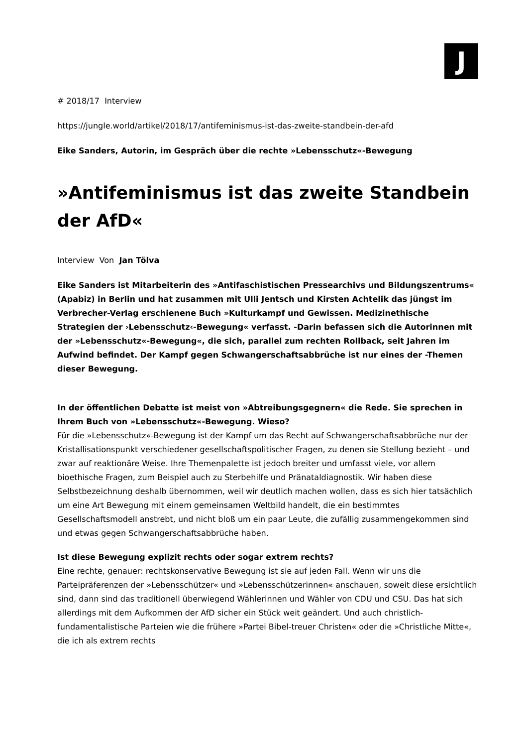J
# 2018/17 Interview
https://jungle.world/artikel/2018/17/antifeminismus-ist-das-zweite-standbein-der-afd
Eike Sanders, Autorin, im Gespräch über die rechte »Lebensschutz«-Bewegung
»Antifeminismus ist das zweite Standbein der AfD«
Interview Von Jan Tölva
Eike Sanders ist Mitarbeiterin des »Antifaschistischen Pressearchivs und Bildungszentrums« (Apabiz) in Berlin und hat zusammen mit Ulli Jentsch und Kirsten Achtelik das jüngst im Verbrecher-Verlag erschienene Buch »Kulturkampf und Gewissen. Medizinethische Strategien der ›Lebensschutz‹-Bewegung« verfasst. -Darin befassen sich die Autorinnen mit der »Lebensschutz«-Bewegung«, die sich, parallel zum rechten Rollback, seit Jahren im Aufwind befindet. Der Kampf gegen Schwangerschaftsabbrüche ist nur eines der -Themen dieser Bewegung.
In der öffentlichen Debatte ist meist von »Abtreibungsgegnern« die Rede. Sie sprechen in Ihrem Buch von »Lebensschutz«-Bewegung. Wieso?
Für die »Lebensschutz«-Bewegung ist der Kampf um das Recht auf Schwangerschaftsabbrüche nur der Kristallisationspunkt verschiedener gesellschaftspolitischer Fragen, zu denen sie Stellung bezieht – und zwar auf reaktionäre Weise. Ihre Themenpalette ist jedoch breiter und umfasst viele, vor allem bioethische Fragen, zum Beispiel auch zu Sterbehilfe und Pränataldiagnostik. Wir haben diese Selbstbezeichnung deshalb übernommen, weil wir deutlich machen wollen, dass es sich hier tatsächlich um eine Art Bewegung mit einem gemeinsamen Weltbild handelt, die ein bestimmtes Gesellschaftsmodell anstrebt, und nicht bloß um ein paar Leute, die zufällig zusammengekommen sind und etwas gegen Schwangerschaftsabbrüche haben.
Ist diese Bewegung explizit rechts oder sogar extrem rechts?
Eine rechte, genauer: rechtskonservative Bewegung ist sie auf jeden Fall. Wenn wir uns die Parteipräferenzen der »Lebensschützer« und »Lebensschützerinnen« anschauen, soweit diese ersichtlich sind, dann sind das traditionell überwiegend Wählerinnen und Wähler von CDU und CSU. Das hat sich allerdings mit dem Aufkommen der AfD sicher ein Stück weit geändert. Und auch christlich-fundamentalistische Parteien wie die frühere »Partei Bibel-treuer Christen« oder die »Christliche Mitte«, die ich als extrem rechts